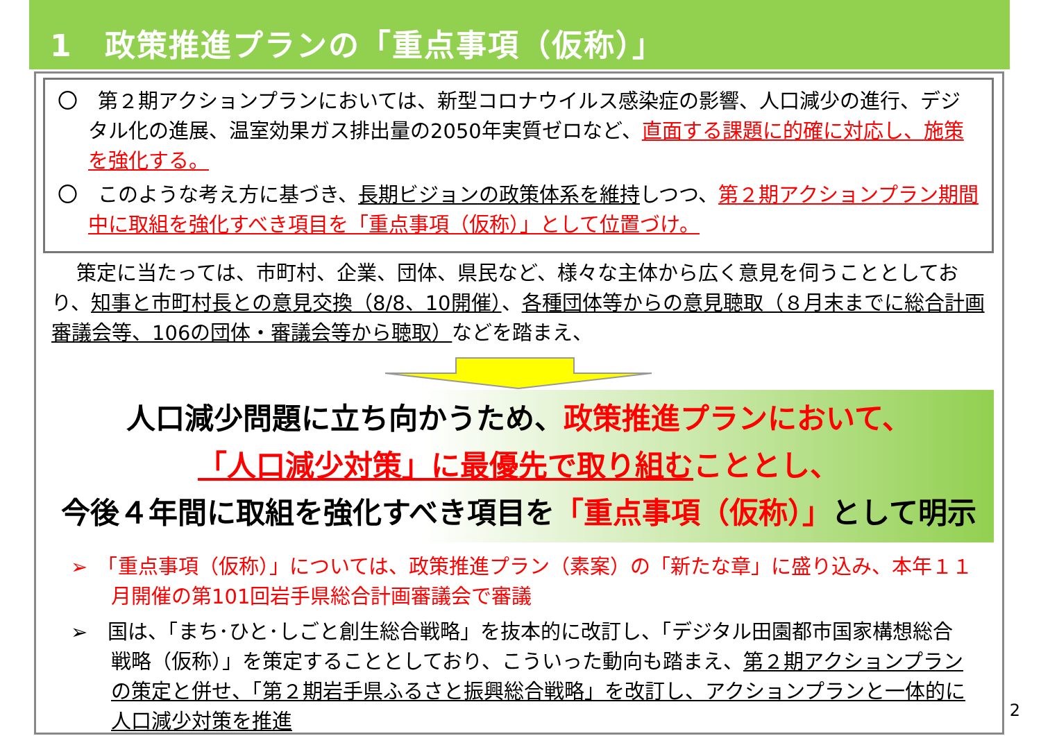1　政策推進プランの「重点事項（仮称）」
〇　第２期アクションプランにおいては、新型コロナウイルス感染症の影響、人口減少の進行、デジタル化の進展、温室効果ガス排出量の2050年実質ゼロなど、直面する課題に的確に対応し、施策を強化する。
〇　このような考え方に基づき、長期ビジョンの政策体系を維持しつつ、第２期アクションプラン期間中に取組を強化すべき項目を「重点事項（仮称）」として位置づけ。
策定に当たっては、市町村、企業、団体、県民など、様々な主体から広く意見を伺うこととしており、知事と市町村長との意見交換（8/8、10開催）、各種団体等からの意見聴取（８月末までに総合計画審議会等、106の団体・審議会等から聴取）などを踏まえ、
人口減少問題に立ち向かうため、政策推進プランにおいて、
「人口減少対策」に最優先で取り組むこととし、
今後４年間に取組を強化すべき項目を「重点事項（仮称）」として明示
➢　「重点事項（仮称）」については、政策推進プラン（素案）の「新たな章」に盛り込み、本年１１月開催の第101回岩手県総合計画審議会で審議
➢　国は、「まち･ひと･しごと創生総合戦略」を抜本的に改訂し、「デジタル田園都市国家構想総合戦略（仮称）」を策定することとしており、こういった動向も踏まえ、第２期アクションプランの策定と併せ、「第２期岩手県ふるさと振興総合戦略」を改訂し、アクションプランと一体的に人口減少対策を推進
2